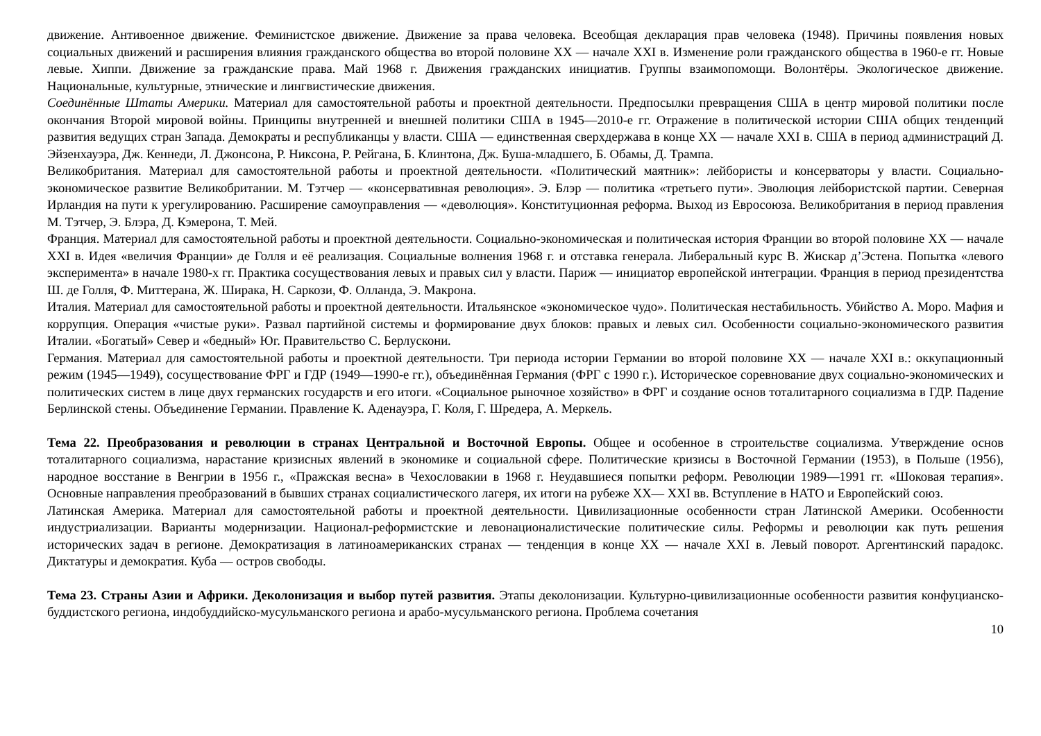движение. Антивоенное движение. Феминистское движение. Движение за права человека. Всеобщая декларация прав человека (1948). Причины появления новых социальных движений и расширения влияния гражданского общества во второй половине XX — начале XXI в. Изменение роли гражданского общества в 1960-е гг. Новые левые. Хиппи. Движение за гражданские права. Май 1968 г. Движения гражданских инициатив. Группы взаимопомощи. Волонтёры. Экологическое движение. Национальные, культурные, этнические и лингвистические движения.
Соединённые Штаты Америки. Материал для самостоятельной работы и проектной деятельности. Предпосылки превращения США в центр мировой политики после окончания Второй мировой войны. Принципы внутренней и внешней политики США в 1945—2010-е гг. Отражение в политической истории США общих тенденций развития ведущих стран Запада. Демократы и республиканцы у власти. США — единственная сверхдержава в конце XX — начале XXI в. США в период администраций Д. Эйзенхауэра, Дж. Кеннеди, Л. Джонсона, Р. Никсона, Р. Рейгана, Б. Клинтона, Дж. Буша-младшего, Б. Обамы, Д. Трампа.
Великобритания. Материал для самостоятельной работы и проектной деятельности. «Политический маятник»: лейбористы и консерваторы у власти. Социально-экономическое развитие Великобритании. М. Тэтчер — «консервативная революция». Э. Блэр — политика «третьего пути». Эволюция лейбористской партии. Северная Ирландия на пути к урегулированию. Расширение самоуправления — «деволюция». Конституционная реформа. Выход из Евросоюза. Великобритания в период правления М. Тэтчер, Э. Блэра, Д. Кэмерона, Т. Мей.
Франция. Материал для самостоятельной работы и проектной деятельности. Социально-экономическая и политическая история Франции во второй половине XX — начале XXI в. Идея «величия Франции» де Голля и её реализация. Социальные волнения 1968 г. и отставка генерала. Либеральный курс В. Жискар д’Эстена. Попытка «левого эксперимента» в начале 1980-х гг. Практика сосуществования левых и правых сил у власти. Париж — инициатор европейской интеграции. Франция в период президентства Ш. де Голля, Ф. Миттерана, Ж. Ширака, Н. Саркози, Ф. Олланда, Э. Макрона.
Италия. Материал для самостоятельной работы и проектной деятельности. Итальянское «экономическое чудо». Политическая нестабильность. Убийство А. Моро. Мафия и коррупция. Операция «чистые руки». Развал партийной системы и формирование двух блоков: правых и левых сил. Особенности социально-экономического развития Италии. «Богатый» Север и «бедный» Юг. Правительство С. Берлускони.
Германия. Материал для самостоятельной работы и проектной деятельности. Три периода истории Германии во второй половине XX — начале XXI в.: оккупационный режим (1945—1949), сосуществование ФРГ и ГДР (1949—1990-е гг.), объединённая Германия (ФРГ с 1990 г.). Историческое соревнование двух социально-экономических и политических систем в лице двух германских государств и его итоги. «Социальное рыночное хозяйство» в ФРГ и создание основ тоталитарного социализма в ГДР. Падение Берлинской стены. Объединение Германии. Правление К. Аденауэра, Г. Коля, Г. Шредера, А. Меркель.
Тема 22. Преобразования и революции в странах Центральной и Восточной Европы. Общее и особенное в строительстве социализма. Утверждение основ тоталитарного социализма, нарастание кризисных явлений в экономике и социальной сфере. Политические кризисы в Восточной Германии (1953), в Польше (1956), народное восстание в Венгрии в 1956 г., «Пражская весна» в Чехословакии в 1968 г. Неудавшиеся попытки реформ. Революции 1989—1991 гг. «Шоковая терапия». Основные направления преобразований в бывших странах социалистического лагеря, их итоги на рубеже XX— XXI вв. Вступление в НАТО и Европейский союз.
Латинская Америка. Материал для самостоятельной работы и проектной деятельности. Цивилизационные особенности стран Латинской Америки. Особенности индустриализации. Варианты модернизации. Национал-реформистские и левонационалистические политические силы. Реформы и революции как путь решения исторических задач в регионе. Демократизация в латиноамериканских странах — тенденция в конце XX — начале XXI в. Левый поворот. Аргентинский парадокс. Диктатуры и демократия. Куба — остров свободы.
Тема 23. Страны Азии и Африки. Деколонизация и выбор путей развития. Этапы деколонизации. Культурно-цивилизационные особенности развития конфуцианско-буддистского региона, индобуддийско-мусульманского региона и арабо-мусульманского региона. Проблема сочетания
10